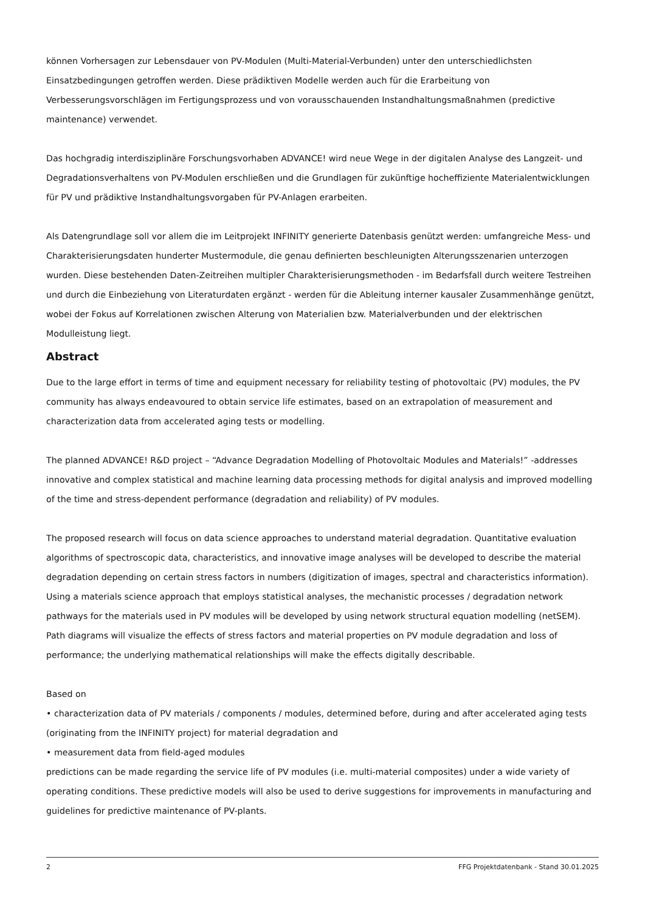können Vorhersagen zur Lebensdauer von PV-Modulen (Multi-Material-Verbunden) unter den unterschiedlichsten Einsatzbedingungen getroffen werden. Diese prädiktiven Modelle werden auch für die Erarbeitung von Verbesserungsvorschlägen im Fertigungsprozess und von vorausschauenden Instandhaltungsmaßnahmen (predictive maintenance) verwendet.
Das hochgradig interdisziplinäre Forschungsvorhaben ADVANCE! wird neue Wege in der digitalen Analyse des Langzeit- und Degradationsverhaltens von PV-Modulen erschließen und die Grundlagen für zukünftige hocheffiziente Materialentwicklungen für PV und prädiktive Instandhaltungsvorgaben für PV-Anlagen erarbeiten.
Als Datengrundlage soll vor allem die im Leitprojekt INFINITY generierte Datenbasis genützt werden: umfangreiche Mess- und Charakterisierungsdaten hunderter Mustermodule, die genau definierten beschleunigten Alterungsszenarien unterzogen wurden. Diese bestehenden Daten-Zeitreihen multipler Charakterisierungsmethoden - im Bedarfsfall durch weitere Testreihen und durch die Einbeziehung von Literaturdaten ergänzt - werden für die Ableitung interner kausaler Zusammenhänge genützt, wobei der Fokus auf Korrelationen zwischen Alterung von Materialien bzw. Materialverbunden und der elektrischen Modulleistung liegt.
Abstract
Due to the large effort in terms of time and equipment necessary for reliability testing of photovoltaic (PV) modules, the PV community has always endeavoured to obtain service life estimates, based on an extrapolation of measurement and characterization data from accelerated aging tests or modelling.
The planned ADVANCE! R&D project – “Advance Degradation Modelling of Photovoltaic Modules and Materials!” -addresses innovative and complex statistical and machine learning data processing methods for digital analysis and improved modelling of the time and stress-dependent performance (degradation and reliability) of PV modules.
The proposed research will focus on data science approaches to understand material degradation. Quantitative evaluation algorithms of spectroscopic data, characteristics, and innovative image analyses will be developed to describe the material degradation depending on certain stress factors in numbers (digitization of images, spectral and characteristics information). Using a materials science approach that employs statistical analyses, the mechanistic processes / degradation network pathways for the materials used in PV modules will be developed by using network structural equation modelling (netSEM). Path diagrams will visualize the effects of stress factors and material properties on PV module degradation and loss of performance; the underlying mathematical relationships will make the effects digitally describable.
Based on
• characterization data of PV materials / components / modules, determined before, during and after accelerated aging tests (originating from the INFINITY project) for material degradation and
• measurement data from field-aged modules
predictions can be made regarding the service life of PV modules (i.e. multi-material composites) under a wide variety of operating conditions. These predictive models will also be used to derive suggestions for improvements in manufacturing and guidelines for predictive maintenance of PV-plants.
2 FFG Projektdatenbank - Stand 30.01.2025